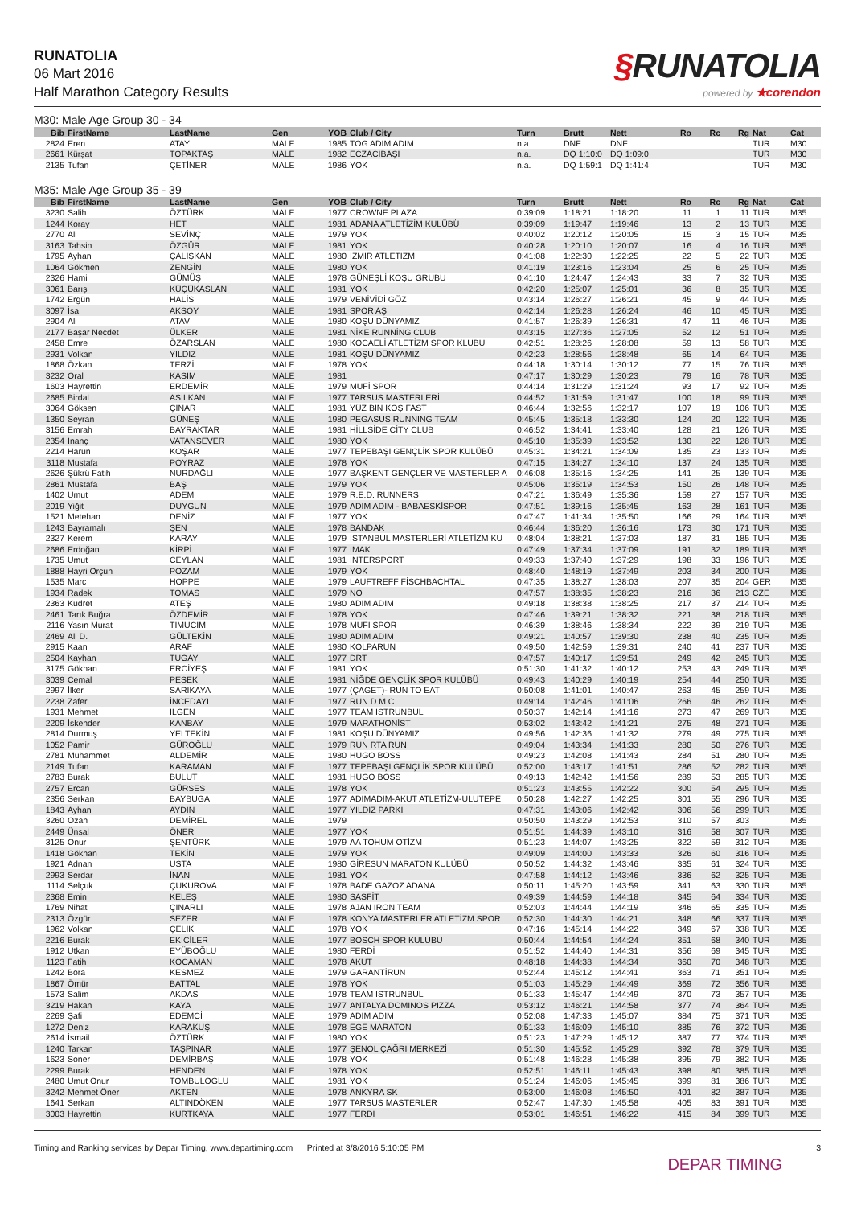RUNATOLIA
06 Mart 2016
Half Marathon Category Results
§RUNATOLIA
powered by ★corendon
M30: Male Age Group 30 - 34
| Bib | FirstName | LastName | Gen | YOB | Club / City | Turn | Brutt | Nett | Ro | Rc | Rg | Nat | Cat |
| --- | --- | --- | --- | --- | --- | --- | --- | --- | --- | --- | --- | --- | --- |
| 2824 | Eren | ATAY | MALE | 1985 | TOG ADIM ADIM | n.a. | DNF | DNF | | | | TUR | M30 |
| 2661 | Kürşat | TOPAKTAŞ | MALE | 1982 | ECZACIBAŞI | n.a. | DQ 1:10:0 | DQ 1:09:0 | | | | TUR | M30 |
| 2135 | Tufan | ÇETİNER | MALE | 1986 | YOK | n.a. | DQ 1:59:1 | DQ 1:41:4 | | | | TUR | M30 |
M35: Male Age Group 35 - 39
| Bib | FirstName | LastName | Gen | YOB | Club / City | Turn | Brutt | Nett | Ro | Rc | Rg | Nat | Cat |
| --- | --- | --- | --- | --- | --- | --- | --- | --- | --- | --- | --- | --- | --- |
| 3230 | Salih | ÖZTÜRK | MALE | 1977 | CROWNE PLAZA | 0:39:09 | 1:18:21 | 1:18:20 | 11 | 1 | 11 | TUR | M35 |
| 1244 | Koray | HET | MALE | 1981 | ADANA ATLETİZİM KULÜBÜ | 0:39:09 | 1:19:47 | 1:19:46 | 13 | 2 | 13 | TUR | M35 |
| 2770 | Ali | SEVİNÇ | MALE | 1979 | YOK | 0:40:02 | 1:20:12 | 1:20:05 | 15 | 3 | 15 | TUR | M35 |
| 3163 | Tahsin | ÖZGÜR | MALE | 1981 | YOK | 0:40:28 | 1:20:10 | 1:20:07 | 16 | 4 | 16 | TUR | M35 |
| 1795 | Ayhan | ÇALIŞKAN | MALE | 1980 | İZMİR ATLETİZM | 0:41:08 | 1:22:30 | 1:22:25 | 22 | 5 | 22 | TUR | M35 |
| 1064 | Gökmen | ZENGİN | MALE | 1980 | YOK | 0:41:19 | 1:23:16 | 1:23:04 | 25 | 6 | 25 | TUR | M35 |
| 2326 | Hami | GÜMÜŞ | MALE | 1978 | GÜNEŞLİ KOŞU GRUBU | 0:41:10 | 1:24:47 | 1:24:43 | 33 | 7 | 32 | TUR | M35 |
| 3061 | Barış | KÜÇÜKASLAN | MALE | 1981 | YOK | 0:42:20 | 1:25:07 | 1:25:01 | 36 | 8 | 35 | TUR | M35 |
| 1742 | Ergün | HALİS | MALE | 1979 | VENİVİDİ GÖZ | 0:43:14 | 1:26:27 | 1:26:21 | 45 | 9 | 44 | TUR | M35 |
| 3097 | İsa | AKSOY | MALE | 1981 | SPOR AŞ | 0:42:14 | 1:26:28 | 1:26:24 | 46 | 10 | 45 | TUR | M35 |
| 2904 | Ali | ATAV | MALE | 1980 | KOŞU DÜNYAMIZ | 0:41:57 | 1:26:39 | 1:26:31 | 47 | 11 | 46 | TUR | M35 |
| 2177 | Başar Necdet | ÜLKER | MALE | 1981 | NİKE RUNNİNG CLUB | 0:43:15 | 1:27:36 | 1:27:05 | 52 | 12 | 51 | TUR | M35 |
| 2458 | Emre | ÖZARSLAN | MALE | 1980 | KOCAELİ ATLETİZM SPOR KLUBU | 0:42:51 | 1:28:26 | 1:28:08 | 59 | 13 | 58 | TUR | M35 |
| 2931 | Volkan | YILDIZ | MALE | 1981 | KOŞU DÜNYAMIZ | 0:42:23 | 1:28:56 | 1:28:48 | 65 | 14 | 64 | TUR | M35 |
| 1868 | Özkan | TERZİ | MALE | 1978 | YOK | 0:44:18 | 1:30:14 | 1:30:12 | 77 | 15 | 76 | TUR | M35 |
| 3232 | Oral | KASIM | MALE | 1981 | | 0:47:17 | 1:30:29 | 1:30:23 | 79 | 16 | 78 | TUR | M35 |
| 1603 | Hayrettin | ERDEMİR | MALE | 1979 | MUFİ SPOR | 0:44:14 | 1:31:29 | 1:31:24 | 93 | 17 | 92 | TUR | M35 |
| 2685 | Birdal | ASİLKAN | MALE | 1977 | TARSUS MASTERLERİ | 0:44:52 | 1:31:59 | 1:31:47 | 100 | 18 | 99 | TUR | M35 |
| 3064 | Göksen | ÇINAR | MALE | 1981 | YÜZ BİN KOŞ FAST | 0:46:44 | 1:32:56 | 1:32:17 | 107 | 19 | 106 | TUR | M35 |
| 1350 | Seyran | GÜNEŞ | MALE | 1980 | PEGASUS RUNNING TEAM | 0:45:45 | 1:35:18 | 1:33:30 | 124 | 20 | 122 | TUR | M35 |
| 3156 | Emrah | BAYRAKTAR | MALE | 1981 | HİLLSİDE CİTY CLUB | 0:46:52 | 1:34:41 | 1:33:40 | 128 | 21 | 126 | TUR | M35 |
| 2354 | İnanç | VATANSEVER | MALE | 1980 | YOK | 0:45:10 | 1:35:39 | 1:33:52 | 130 | 22 | 128 | TUR | M35 |
| 2214 | Harun | KOŞAR | MALE | 1977 | TEPEBAŞI GENÇLİK SPOR KULÜBÜ | 0:45:31 | 1:34:21 | 1:34:09 | 135 | 23 | 133 | TUR | M35 |
| 3118 | Mustafa | POYRAZ | MALE | 1978 | YOK | 0:47:15 | 1:34:27 | 1:34:10 | 137 | 24 | 135 | TUR | M35 |
| 2626 | Şükrü Fatih | NURDAĞLI | MALE | 1977 | BAŞKENT GENÇLER VE MASTERLER A | 0:46:08 | 1:35:16 | 1:34:25 | 141 | 25 | 139 | TUR | M35 |
| 2861 | Mustafa | BAŞ | MALE | 1979 | YOK | 0:45:06 | 1:35:19 | 1:34:53 | 150 | 26 | 148 | TUR | M35 |
| 1402 | Umut | ADEM | MALE | 1979 | R.E.D. RUNNERS | 0:47:21 | 1:36:49 | 1:35:36 | 159 | 27 | 157 | TUR | M35 |
| 2019 | Yiğit | DUYGUN | MALE | 1979 | ADIM ADIM - BABAESKİSPOR | 0:47:51 | 1:39:16 | 1:35:45 | 163 | 28 | 161 | TUR | M35 |
| 1521 | Metehan | DENİZ | MALE | 1977 | YOK | 0:47:47 | 1:41:34 | 1:35:50 | 166 | 29 | 164 | TUR | M35 |
| 1243 | Bayramalı | ŞEN | MALE | 1978 | BANDAK | 0:46:44 | 1:36:20 | 1:36:16 | 173 | 30 | 171 | TUR | M35 |
| 2327 | Kerem | KARAY | MALE | 1979 | İSTANBUL MASTERLERİ ATLETİZM KU | 0:48:04 | 1:38:21 | 1:37:03 | 187 | 31 | 185 | TUR | M35 |
| 2686 | Erdoğan | KİRPİ | MALE | 1977 | İMAK | 0:47:49 | 1:37:34 | 1:37:09 | 191 | 32 | 189 | TUR | M35 |
| 1735 | Umut | CEYLAN | MALE | 1981 | INTERSPORT | 0:49:33 | 1:37:40 | 1:37:29 | 198 | 33 | 196 | TUR | M35 |
| 1888 | Hayri Orçun | POZAM | MALE | 1979 | YOK | 0:48:40 | 1:48:19 | 1:37:49 | 203 | 34 | 200 | TUR | M35 |
| 1535 | Marc | HOPPE | MALE | 1979 | LAUFTREFF FİSCHBACHTAL | 0:47:35 | 1:38:27 | 1:38:03 | 207 | 35 | 204 | GER | M35 |
| 1934 | Radek | TOMAS | MALE | 1979 | NO | 0:47:57 | 1:38:35 | 1:38:23 | 216 | 36 | 213 | CZE | M35 |
| 2363 | Kudret | ATEŞ | MALE | 1980 | ADIM ADIM | 0:49:18 | 1:38:38 | 1:38:25 | 217 | 37 | 214 | TUR | M35 |
| 2461 | Tarık Buğra | ÖZDEMİR | MALE | 1978 | YOK | 0:47:46 | 1:39:21 | 1:38:32 | 221 | 38 | 218 | TUR | M35 |
| 2116 | Yasın Murat | TIMUCIM | MALE | 1978 | MUFİ SPOR | 0:46:39 | 1:38:46 | 1:38:34 | 222 | 39 | 219 | TUR | M35 |
| 2469 | Ali D. | GÜLTEKİN | MALE | 1980 | ADIM ADIM | 0:49:21 | 1:40:57 | 1:39:30 | 238 | 40 | 235 | TUR | M35 |
| 2915 | Kaan | ARAF | MALE | 1980 | KOLPARUN | 0:49:50 | 1:42:59 | 1:39:31 | 240 | 41 | 237 | TUR | M35 |
| 2504 | Kayhan | TUĞAY | MALE | 1977 | DRT | 0:47:57 | 1:40:17 | 1:39:51 | 249 | 42 | 245 | TUR | M35 |
| 3175 | Gökhan | ERCİYEŞ | MALE | 1981 | YOK | 0:51:30 | 1:41:32 | 1:40:12 | 253 | 43 | 249 | TUR | M35 |
| 3039 | Cemal | PESEK | MALE | 1981 | NİĞDE GENÇLİK SPOR KULÜBÜ | 0:49:43 | 1:40:29 | 1:40:19 | 254 | 44 | 250 | TUR | M35 |
| 2997 | İlker | SARIKAYA | MALE | 1977 | (ÇAGET)- RUN TO EAT | 0:50:08 | 1:41:01 | 1:40:47 | 263 | 45 | 259 | TUR | M35 |
| 2238 | Zafer | İNCEDAYI | MALE | 1977 | RUN D.M.C | 0:49:14 | 1:42:46 | 1:41:06 | 266 | 46 | 262 | TUR | M35 |
| 1931 | Mehmet | İLGEN | MALE | 1977 | TEAM ISTRUNBUL | 0:50:37 | 1:42:14 | 1:41:16 | 273 | 47 | 269 | TUR | M35 |
| 2209 | İskender | KANBAY | MALE | 1979 | MARATHONİST | 0:53:02 | 1:43:42 | 1:41:21 | 275 | 48 | 271 | TUR | M35 |
| 2814 | Durmuş | YELTEKİN | MALE | 1981 | KOŞU DÜNYAMIZ | 0:49:56 | 1:42:36 | 1:41:32 | 279 | 49 | 275 | TUR | M35 |
| 1052 | Pamir | GÜROĞLU | MALE | 1979 | RUN RTA RUN | 0:49:04 | 1:43:34 | 1:41:33 | 280 | 50 | 276 | TUR | M35 |
| 2781 | Muhammet | ALDEMİR | MALE | 1980 | HUGO BOSS | 0:49:23 | 1:42:08 | 1:41:43 | 284 | 51 | 280 | TUR | M35 |
| 2149 | Tufan | KARAMAN | MALE | 1977 | TEPEBAŞI GENÇLİK SPOR KULÜBÜ | 0:52:00 | 1:43:17 | 1:41:51 | 286 | 52 | 282 | TUR | M35 |
| 2783 | Burak | BULUT | MALE | 1981 | HUGO BOSS | 0:49:13 | 1:42:42 | 1:41:56 | 289 | 53 | 285 | TUR | M35 |
| 2757 | Ercan | GÜRSES | MALE | 1978 | YOK | 0:51:23 | 1:43:55 | 1:42:22 | 300 | 54 | 295 | TUR | M35 |
| 2356 | Serkan | BAYBUGA | MALE | 1977 | ADIMADIM-AKUT ATLETİZM-ULUTEPE | 0:50:28 | 1:42:27 | 1:42:25 | 301 | 55 | 296 | TUR | M35 |
| 1843 | Ayhan | AYDIN | MALE | 1977 | YILDIZ PARKI | 0:47:31 | 1:43:06 | 1:42:42 | 306 | 56 | 299 | TUR | M35 |
| 3260 | Ozan | DEMİREL | MALE | 1979 | | 0:50:50 | 1:43:29 | 1:42:53 | 310 | 57 | 303 | | M35 |
| 2449 | Ünsal | ÖNER | MALE | 1977 | YOK | 0:51:51 | 1:44:39 | 1:43:10 | 316 | 58 | 307 | TUR | M35 |
| 3125 | Onur | ŞENTÜRK | MALE | 1979 | AA TOHUM OTİZM | 0:51:23 | 1:44:07 | 1:43:25 | 322 | 59 | 312 | TUR | M35 |
| 1418 | Gökhan | TEKİN | MALE | 1979 | YOK | 0:49:09 | 1:44:00 | 1:43:33 | 326 | 60 | 316 | TUR | M35 |
| 1921 | Adnan | USTA | MALE | 1980 | GİRESUN MARATON KULÜBÜ | 0:50:52 | 1:44:32 | 1:43:46 | 335 | 61 | 324 | TUR | M35 |
| 2993 | Serdar | İNAN | MALE | 1981 | YOK | 0:47:58 | 1:44:12 | 1:43:46 | 336 | 62 | 325 | TUR | M35 |
| 1114 | Selçuk | ÇUKUROVA | MALE | 1978 | BADE GAZOZ ADANA | 0:50:11 | 1:45:20 | 1:43:59 | 341 | 63 | 330 | TUR | M35 |
| 2368 | Emin | KELEŞ | MALE | 1980 | SASFİT | 0:49:39 | 1:44:59 | 1:44:18 | 345 | 64 | 334 | TUR | M35 |
| 1769 | Nihat | ÇINARLI | MALE | 1978 | AJAN IRON TEAM | 0:52:03 | 1:44:44 | 1:44:19 | 346 | 65 | 335 | TUR | M35 |
| 2313 | Özgür | SEZER | MALE | 1978 | KONYA MASTERLER ATLETİZM SPOR | 0:52:30 | 1:44:30 | 1:44:21 | 348 | 66 | 337 | TUR | M35 |
| 1962 | Volkan | ÇELİK | MALE | 1978 | YOK | 0:47:16 | 1:45:14 | 1:44:22 | 349 | 67 | 338 | TUR | M35 |
| 2216 | Burak | EKİCİLER | MALE | 1977 | BOSCH SPOR KULUBU | 0:50:44 | 1:44:54 | 1:44:24 | 351 | 68 | 340 | TUR | M35 |
| 1912 | Utkan | EYÜBOĞLU | MALE | 1980 | FERDİ | 0:51:52 | 1:44:40 | 1:44:31 | 356 | 69 | 345 | TUR | M35 |
| 1123 | Fatih | KOCAMAN | MALE | 1978 | AKUT | 0:48:18 | 1:44:38 | 1:44:34 | 360 | 70 | 348 | TUR | M35 |
| 1242 | Bora | KESMEZ | MALE | 1979 | GARANTİRUN | 0:52:44 | 1:45:12 | 1:44:41 | 363 | 71 | 351 | TUR | M35 |
| 1867 | Ömür | BATTAL | MALE | 1978 | YOK | 0:51:03 | 1:45:29 | 1:44:49 | 369 | 72 | 356 | TUR | M35 |
| 1573 | Salim | AKDAS | MALE | 1978 | TEAM ISTRUNBUL | 0:51:33 | 1:45:47 | 1:44:49 | 370 | 73 | 357 | TUR | M35 |
| 3219 | Hakan | KAYA | MALE | 1977 | ANTALYA DOMINOS PIZZA | 0:53:12 | 1:46:21 | 1:44:58 | 377 | 74 | 364 | TUR | M35 |
| 2269 | Şafi | EDEMCİ | MALE | 1979 | ADIM ADIM | 0:52:08 | 1:47:33 | 1:45:07 | 384 | 75 | 371 | TUR | M35 |
| 1272 | Deniz | KARAKUŞ | MALE | 1978 | EGE MARATON | 0:51:33 | 1:46:09 | 1:45:10 | 385 | 76 | 372 | TUR | M35 |
| 2614 | İsmail | ÖZTÜRK | MALE | 1980 | YOK | 0:51:23 | 1:47:29 | 1:45:12 | 387 | 77 | 374 | TUR | M35 |
| 1240 | Tarkan | TAŞPINAR | MALE | 1977 | ŞENOL ÇAĞRI MERKEZİ | 0:51:30 | 1:45:52 | 1:45:29 | 392 | 78 | 379 | TUR | M35 |
| 1623 | Soner | DEMİRBAŞ | MALE | 1978 | YOK | 0:51:48 | 1:46:28 | 1:45:38 | 395 | 79 | 382 | TUR | M35 |
| 2299 | Burak | HENDEN | MALE | 1978 | YOK | 0:52:51 | 1:46:11 | 1:45:43 | 398 | 80 | 385 | TUR | M35 |
| 2480 | Umut Onur | TOMBULOGLU | MALE | 1981 | YOK | 0:51:24 | 1:46:06 | 1:45:45 | 399 | 81 | 386 | TUR | M35 |
| 3242 | Mehmet Öner | AKTEN | MALE | 1978 | ANKYRA SK | 0:53:00 | 1:46:08 | 1:45:50 | 401 | 82 | 387 | TUR | M35 |
| 1641 | Serkan | ALTINDÖKEN | MALE | 1977 | TARSUS MASTERLER | 0:52:47 | 1:47:30 | 1:45:58 | 405 | 83 | 391 | TUR | M35 |
| 3003 | Hayrettin | KURTKAYA | MALE | 1977 | FERDİ | 0:53:01 | 1:46:51 | 1:46:22 | 415 | 84 | 399 | TUR | M35 |
Timing and Ranking services by Depar Timing, www.departiming.com Printed at 3/8/2016 5:10:05 PM 3
DEPAR TIMING